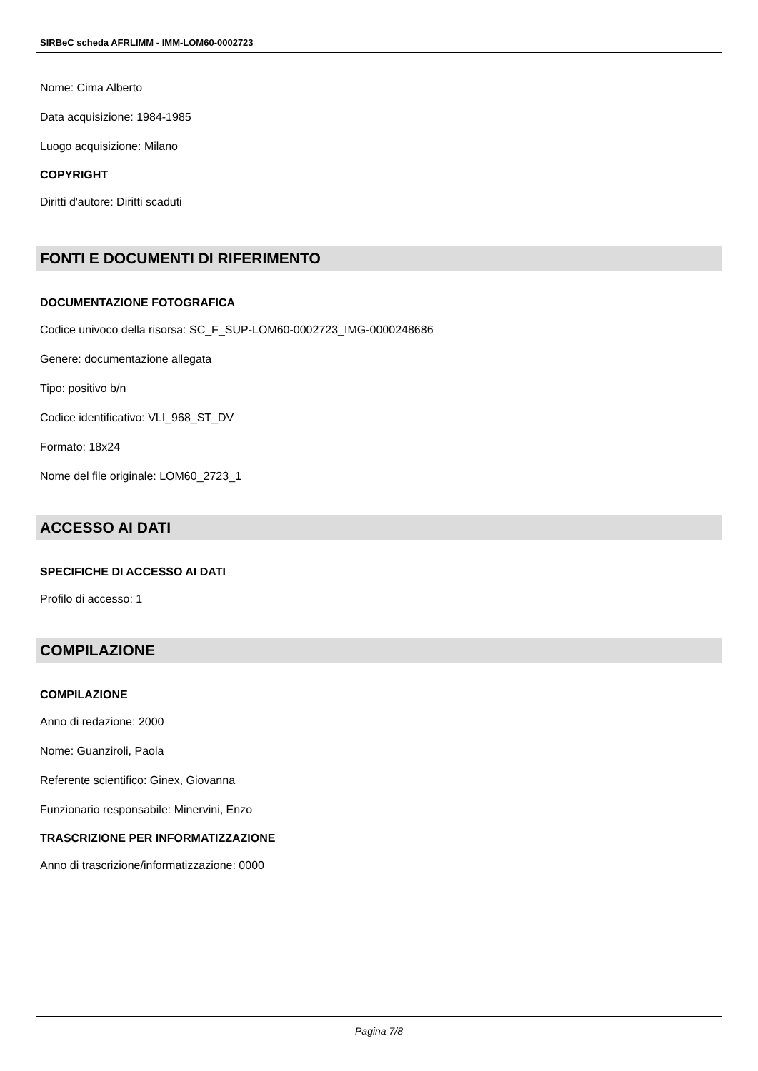SIRBeC scheda AFRLIMM - IMM-LOM60-0002723
Nome: Cima Alberto
Data acquisizione: 1984-1985
Luogo acquisizione: Milano
COPYRIGHT
Diritti d'autore: Diritti scaduti
FONTI E DOCUMENTI DI RIFERIMENTO
DOCUMENTAZIONE FOTOGRAFICA
Codice univoco della risorsa: SC_F_SUP-LOM60-0002723_IMG-0000248686
Genere: documentazione allegata
Tipo: positivo b/n
Codice identificativo: VLI_968_ST_DV
Formato: 18x24
Nome del file originale: LOM60_2723_1
ACCESSO AI DATI
SPECIFICHE DI ACCESSO AI DATI
Profilo di accesso: 1
COMPILAZIONE
COMPILAZIONE
Anno di redazione: 2000
Nome: Guanziroli, Paola
Referente scientifico: Ginex, Giovanna
Funzionario responsabile: Minervini, Enzo
TRASCRIZIONE PER INFORMATIZZAZIONE
Anno di trascrizione/informatizzazione: 0000
Pagina 7/8